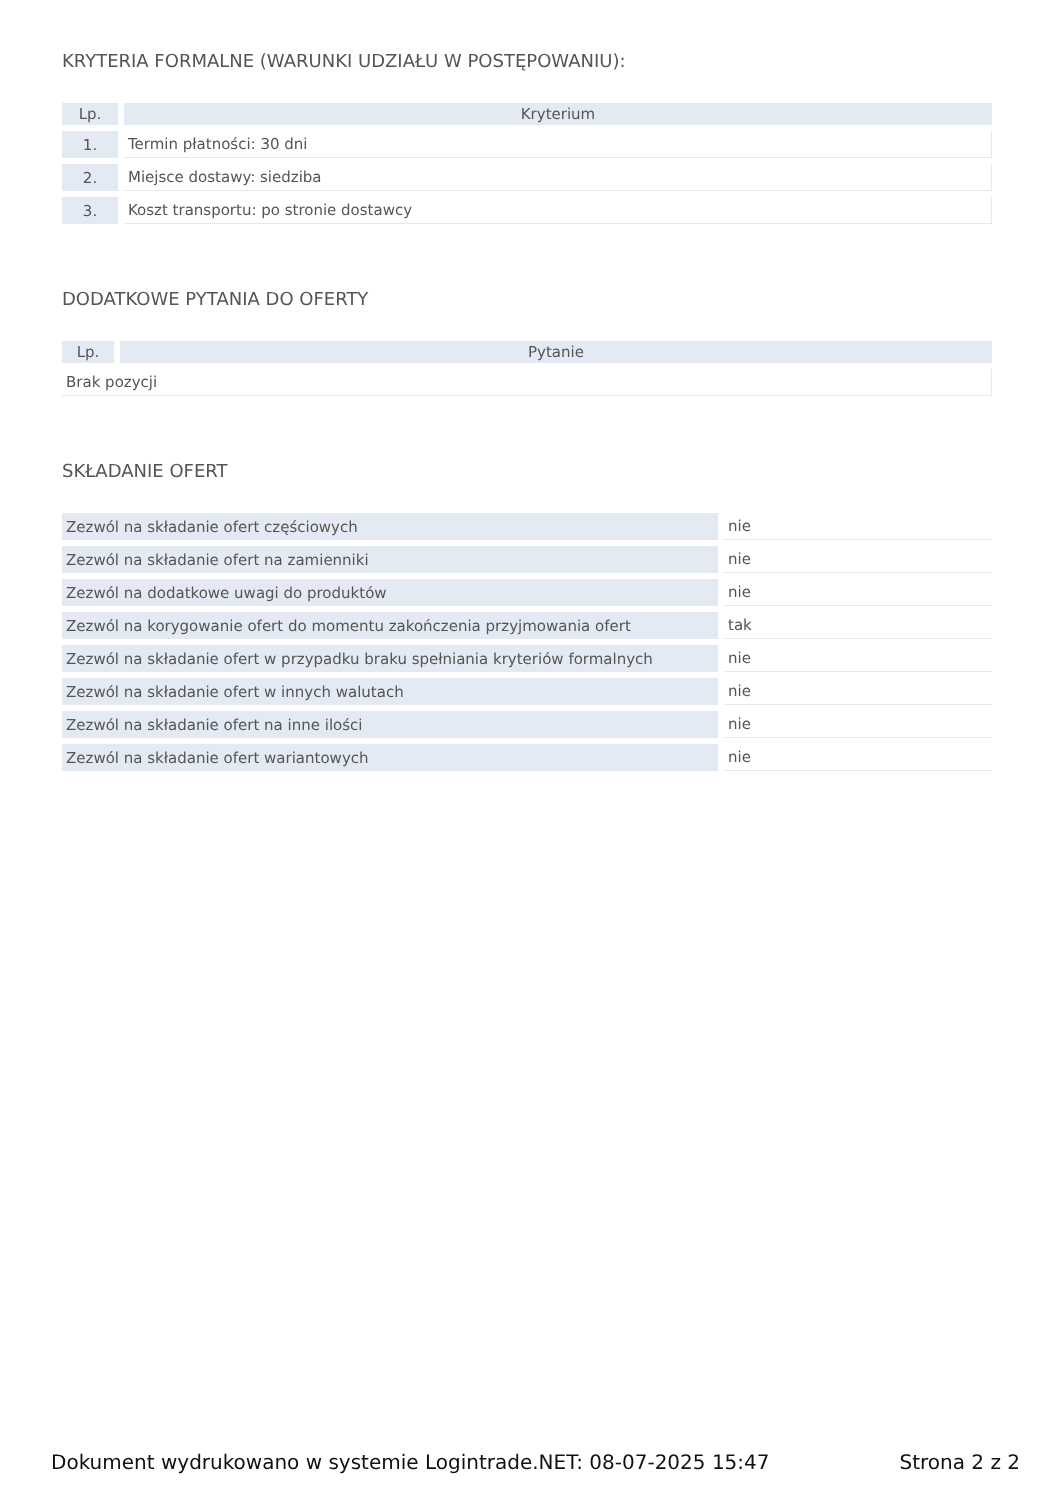KRYTERIA FORMALNE (WARUNKI UDZIAŁU W POSTĘPOWANIU):
| Lp. | Kryterium |
| --- | --- |
| 1. | Termin płatności: 30 dni |
| 2. | Miejsce dostawy: siedziba |
| 3. | Koszt transportu: po stronie dostawcy |
DODATKOWE PYTANIA DO OFERTY
| Lp. | Pytanie |
| --- | --- |
| Brak pozycji | |
SKŁADANIE OFERT
| Zezwól na składanie ofert częściowych | nie |
| Zezwól na składanie ofert na zamienniki | nie |
| Zezwól na dodatkowe uwagi do produktów | nie |
| Zezwól na korygowanie ofert do momentu zakończenia przyjmowania ofert | tak |
| Zezwól na składanie ofert w przypadku braku spełniania kryteriów formalnych | nie |
| Zezwól na składanie ofert w innych walutach | nie |
| Zezwól na składanie ofert na inne ilości | nie |
| Zezwól na składanie ofert wariantowych | nie |
Dokument wydrukowano w systemie Logintrade.NET: 08-07-2025 15:47 Strona 2 z 2